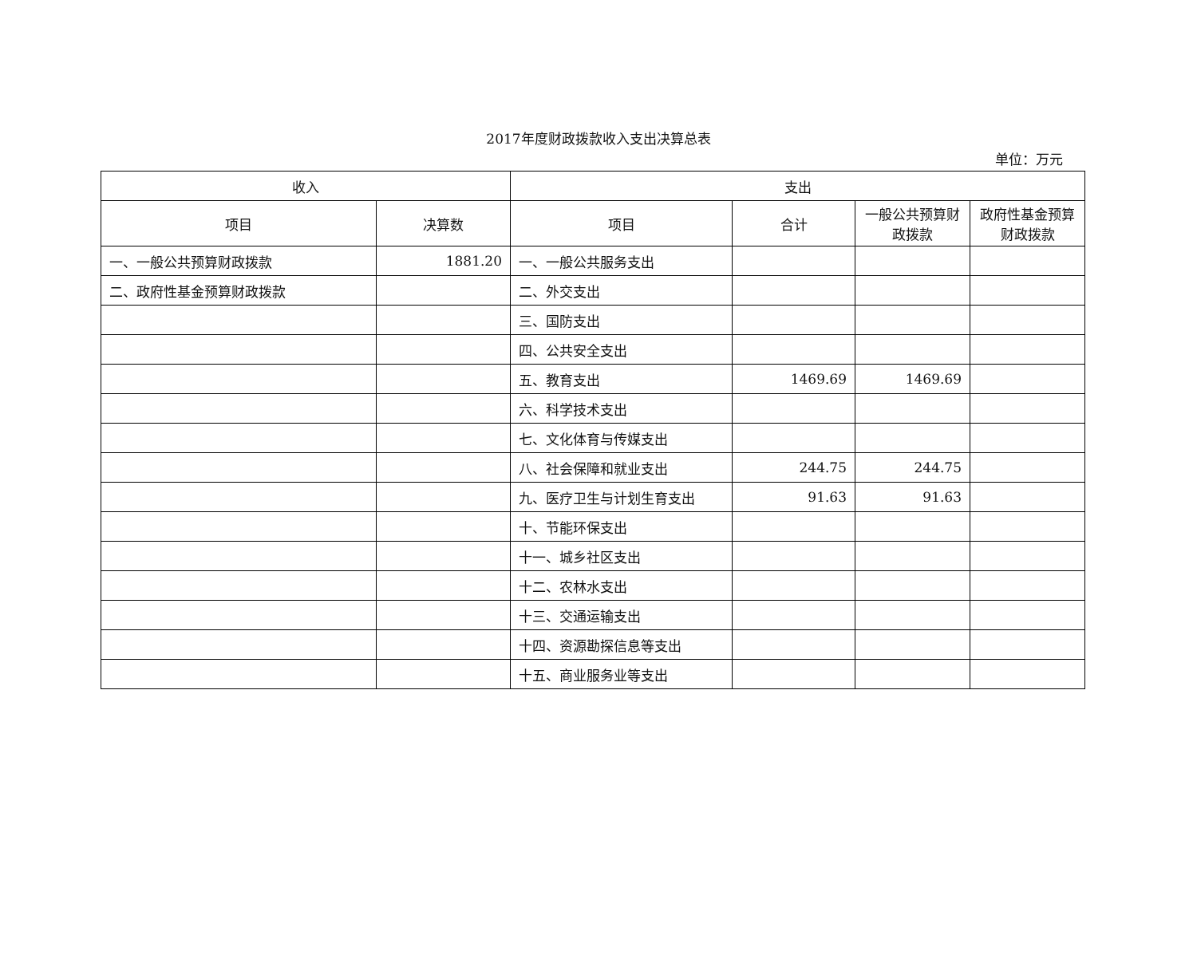2017年度财政拨款收入支出决算总表
单位：万元
| 收入 | | 支出 | | | |
| --- | --- | --- | --- | --- | --- |
| 项目 | 决算数 | 项目 | 合计 | 一般公共预算财政拨款 | 政府性基金预算财政拨款 |
| 一、一般公共预算财政拨款 | 1881.20 | 一、一般公共服务支出 | | | |
| 二、政府性基金预算财政拨款 | | 二、外交支出 | | | |
| | | 三、国防支出 | | | |
| | | 四、公共安全支出 | | | |
| | | 五、教育支出 | 1469.69 | 1469.69 | |
| | | 六、科学技术支出 | | | |
| | | 七、文化体育与传媒支出 | | | |
| | | 八、社会保障和就业支出 | 244.75 | 244.75 | |
| | | 九、医疗卫生与计划生育支出 | 91.63 | 91.63 | |
| | | 十、节能环保支出 | | | |
| | | 十一、城乡社区支出 | | | |
| | | 十二、农林水支出 | | | |
| | | 十三、交通运输支出 | | | |
| | | 十四、资源勘探信息等支出 | | | |
| | | 十五、商业服务业等支出 | | | |